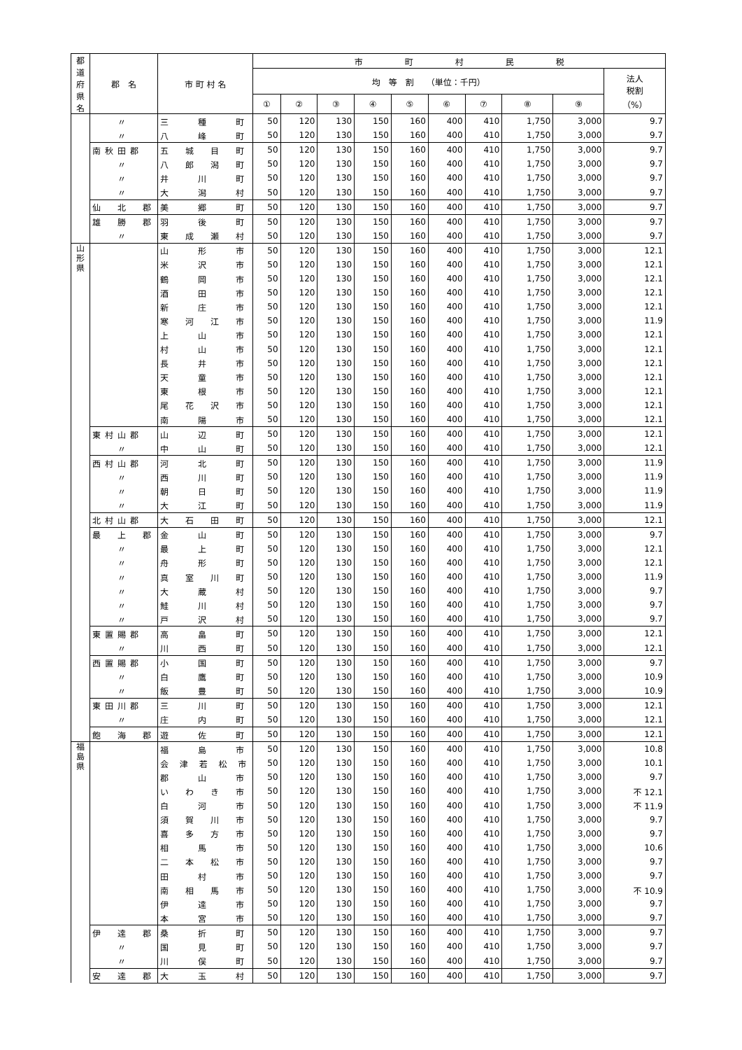| 都 道 府 県 名 | 郡 名 | 市 町 村 名 | 市 町 村 民 税 | | | | | | | | | |
| --- | --- | --- | --- | --- | --- | --- | --- | --- | --- | --- | --- | --- |
| | | | 均 等 割 （単位：千円） | | | | | | | | | 法人 税割 （%） |
| | | | ① | ② | ③ | ④ | ⑤ | ⑥ | ⑦ | ⑧ | ⑨ | |
| | 〃 | 三 種 町 | 50 | 120 | 130 | 150 | 160 | 400 | 410 | 1,750 | 3,000 | 9.7 |
| | 〃 | 八 峰 町 | 50 | 120 | 130 | 150 | 160 | 400 | 410 | 1,750 | 3,000 | 9.7 |
| | 南秋田郡 | 五 城 目 町 | 50 | 120 | 130 | 150 | 160 | 400 | 410 | 1,750 | 3,000 | 9.7 |
| | 〃 | 八 郎 潟 町 | 50 | 120 | 130 | 150 | 160 | 400 | 410 | 1,750 | 3,000 | 9.7 |
| | 〃 | 井 川 町 | 50 | 120 | 130 | 150 | 160 | 400 | 410 | 1,750 | 3,000 | 9.7 |
| | 〃 | 大 潟 村 | 50 | 120 | 130 | 150 | 160 | 400 | 410 | 1,750 | 3,000 | 9.7 |
| | 仙 北 郡 | 美 郷 町 | 50 | 120 | 130 | 150 | 160 | 400 | 410 | 1,750 | 3,000 | 9.7 |
| | 雄 勝 郡 | 羽 後 町 | 50 | 120 | 130 | 150 | 160 | 400 | 410 | 1,750 | 3,000 | 9.7 |
| | 〃 | 東 成 瀬 村 | 50 | 120 | 130 | 150 | 160 | 400 | 410 | 1,750 | 3,000 | 9.7 |
| 山 形 県 | | 山 形 市 | 50 | 120 | 130 | 150 | 160 | 400 | 410 | 1,750 | 3,000 | 12.1 |
| | | 米 沢 市 | 50 | 120 | 130 | 150 | 160 | 400 | 410 | 1,750 | 3,000 | 12.1 |
| | | 鶴 岡 市 | 50 | 120 | 130 | 150 | 160 | 400 | 410 | 1,750 | 3,000 | 12.1 |
| | | 酒 田 市 | 50 | 120 | 130 | 150 | 160 | 400 | 410 | 1,750 | 3,000 | 12.1 |
| | | 新 庄 市 | 50 | 120 | 130 | 150 | 160 | 400 | 410 | 1,750 | 3,000 | 12.1 |
| | | 寒 河 江 市 | 50 | 120 | 130 | 150 | 160 | 400 | 410 | 1,750 | 3,000 | 11.9 |
| | | 上 山 市 | 50 | 120 | 130 | 150 | 160 | 400 | 410 | 1,750 | 3,000 | 12.1 |
| | | 村 山 市 | 50 | 120 | 130 | 150 | 160 | 400 | 410 | 1,750 | 3,000 | 12.1 |
| | | 長 井 市 | 50 | 120 | 130 | 150 | 160 | 400 | 410 | 1,750 | 3,000 | 12.1 |
| | | 天 童 市 | 50 | 120 | 130 | 150 | 160 | 400 | 410 | 1,750 | 3,000 | 12.1 |
| | | 東 根 市 | 50 | 120 | 130 | 150 | 160 | 400 | 410 | 1,750 | 3,000 | 12.1 |
| | | 尾 花 沢 市 | 50 | 120 | 130 | 150 | 160 | 400 | 410 | 1,750 | 3,000 | 12.1 |
| | | 南 陽 市 | 50 | 120 | 130 | 150 | 160 | 400 | 410 | 1,750 | 3,000 | 12.1 |
| | 東村山郡 | 山 辺 町 | 50 | 120 | 130 | 150 | 160 | 400 | 410 | 1,750 | 3,000 | 12.1 |
| | 〃 | 中 山 町 | 50 | 120 | 130 | 150 | 160 | 400 | 410 | 1,750 | 3,000 | 12.1 |
| | 西村山郡 | 河 北 町 | 50 | 120 | 130 | 150 | 160 | 400 | 410 | 1,750 | 3,000 | 11.9 |
| | 〃 | 西 川 町 | 50 | 120 | 130 | 150 | 160 | 400 | 410 | 1,750 | 3,000 | 11.9 |
| | 〃 | 朝 日 町 | 50 | 120 | 130 | 150 | 160 | 400 | 410 | 1,750 | 3,000 | 11.9 |
| | 〃 | 大 江 町 | 50 | 120 | 130 | 150 | 160 | 400 | 410 | 1,750 | 3,000 | 11.9 |
| | 北村山郡 | 大 石 田 町 | 50 | 120 | 130 | 150 | 160 | 400 | 410 | 1,750 | 3,000 | 12.1 |
| | 最 上 郡 | 金 山 町 | 50 | 120 | 130 | 150 | 160 | 400 | 410 | 1,750 | 3,000 | 9.7 |
| | 〃 | 最 上 町 | 50 | 120 | 130 | 150 | 160 | 400 | 410 | 1,750 | 3,000 | 12.1 |
| | 〃 | 舟 形 町 | 50 | 120 | 130 | 150 | 160 | 400 | 410 | 1,750 | 3,000 | 12.1 |
| | 〃 | 真 室 川 町 | 50 | 120 | 130 | 150 | 160 | 400 | 410 | 1,750 | 3,000 | 11.9 |
| | 〃 | 大 蔵 村 | 50 | 120 | 130 | 150 | 160 | 400 | 410 | 1,750 | 3,000 | 9.7 |
| | 〃 | 鮭 川 村 | 50 | 120 | 130 | 150 | 160 | 400 | 410 | 1,750 | 3,000 | 9.7 |
| | 〃 | 戸 沢 村 | 50 | 120 | 130 | 150 | 160 | 400 | 410 | 1,750 | 3,000 | 9.7 |
| | 東置賜郡 | 高 畠 町 | 50 | 120 | 130 | 150 | 160 | 400 | 410 | 1,750 | 3,000 | 12.1 |
| | 〃 | 川 西 町 | 50 | 120 | 130 | 150 | 160 | 400 | 410 | 1,750 | 3,000 | 12.1 |
| | 西置賜郡 | 小 国 町 | 50 | 120 | 130 | 150 | 160 | 400 | 410 | 1,750 | 3,000 | 9.7 |
| | 〃 | 白 鷹 町 | 50 | 120 | 130 | 150 | 160 | 400 | 410 | 1,750 | 3,000 | 10.9 |
| | 〃 | 飯 豊 町 | 50 | 120 | 130 | 150 | 160 | 400 | 410 | 1,750 | 3,000 | 10.9 |
| | 東田川郡 | 三 川 町 | 50 | 120 | 130 | 150 | 160 | 400 | 410 | 1,750 | 3,000 | 12.1 |
| | 〃 | 庄 内 町 | 50 | 120 | 130 | 150 | 160 | 400 | 410 | 1,750 | 3,000 | 12.1 |
| | 飽 海 郡 | 遊 佐 町 | 50 | 120 | 130 | 150 | 160 | 400 | 410 | 1,750 | 3,000 | 12.1 |
| 福 島 県 | | 福 島 市 | 50 | 120 | 130 | 150 | 160 | 400 | 410 | 1,750 | 3,000 | 10.8 |
| | | 会 津 若 松 市 | 50 | 120 | 130 | 150 | 160 | 400 | 410 | 1,750 | 3,000 | 10.1 |
| | | 郡 山 市 | 50 | 120 | 130 | 150 | 160 | 400 | 410 | 1,750 | 3,000 | 9.7 |
| | | い わ き 市 | 50 | 120 | 130 | 150 | 160 | 400 | 410 | 1,750 | 3,000 | 不 12.1 |
| | | 白 河 市 | 50 | 120 | 130 | 150 | 160 | 400 | 410 | 1,750 | 3,000 | 不 11.9 |
| | | 須 賀 川 市 | 50 | 120 | 130 | 150 | 160 | 400 | 410 | 1,750 | 3,000 | 9.7 |
| | | 喜 多 方 市 | 50 | 120 | 130 | 150 | 160 | 400 | 410 | 1,750 | 3,000 | 9.7 |
| | | 相 馬 市 | 50 | 120 | 130 | 150 | 160 | 400 | 410 | 1,750 | 3,000 | 10.6 |
| | | 二 本 松 市 | 50 | 120 | 130 | 150 | 160 | 400 | 410 | 1,750 | 3,000 | 9.7 |
| | | 田 村 市 | 50 | 120 | 130 | 150 | 160 | 400 | 410 | 1,750 | 3,000 | 9.7 |
| | | 南 相 馬 市 | 50 | 120 | 130 | 150 | 160 | 400 | 410 | 1,750 | 3,000 | 不 10.9 |
| | | 伊 達 市 | 50 | 120 | 130 | 150 | 160 | 400 | 410 | 1,750 | 3,000 | 9.7 |
| | | 本 宮 市 | 50 | 120 | 130 | 150 | 160 | 400 | 410 | 1,750 | 3,000 | 9.7 |
| | 伊 達 郡 | 桑 折 町 | 50 | 120 | 130 | 150 | 160 | 400 | 410 | 1,750 | 3,000 | 9.7 |
| | 〃 | 国 見 町 | 50 | 120 | 130 | 150 | 160 | 400 | 410 | 1,750 | 3,000 | 9.7 |
| | 〃 | 川 俣 町 | 50 | 120 | 130 | 150 | 160 | 400 | 410 | 1,750 | 3,000 | 9.7 |
| | 安 達 郡 | 大 玉 村 | 50 | 120 | 130 | 150 | 160 | 400 | 410 | 1,750 | 3,000 | 9.7 |